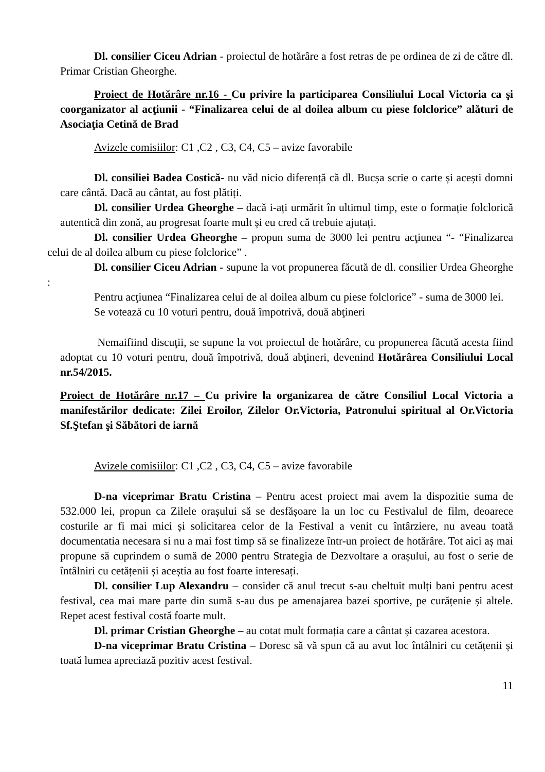Dl. consilier Ciceu Adrian - proiectul de hotărâre a fost retras de pe ordinea de zi de către dl. Primar Cristian Gheorghe.
Proiect de Hotărâre nr.16 - Cu privire la participarea Consiliului Local Victoria ca şi coorganizator al acţiunii - “Finalizarea celui de al doilea album cu piese folclorice” alături de Asociaţia Cetină de Brad
Avizele comisiilor: C1 ,C2 , C3, C4, C5 – avize favorabile
Dl. consiliei Badea Costică- nu văd nicio diferență că dl. Bucșa scrie o carte și acești domni care cântă. Dacă au cântat, au fost plătiți.
Dl. consilier Urdea Gheorghe – dacă i-ați urmărit în ultimul timp, este o formație folclorică autentică din zonă, au progresat foarte mult și eu cred că trebuie ajutați.
Dl. consilier Urdea Gheorghe – propun suma de 3000 lei pentru acţiunea “- “Finalizarea celui de al doilea album cu piese folclorice” .
Dl. consilier Ciceu Adrian - supune la vot propunerea făcută de dl. consilier Urdea Gheorghe :
Pentru acţiunea “Finalizarea celui de al doilea album cu piese folclorice” - suma de 3000 lei.
Se votează cu 10 voturi pentru, două împotrivă, două abţineri
Nemaifiind discuţii, se supune la vot proiectul de hotărâre, cu propunerea făcută acesta fiind adoptat cu 10 voturi pentru, două împotrivă, două abţineri, devenind Hotărârea Consiliului Local nr.54/2015.
Proiect de Hotărâre nr.17 – Cu privire la organizarea de către Consiliul Local Victoria a manifestărilor dedicate: Zilei Eroilor, Zilelor Or.Victoria, Patronului spiritual al Or.Victoria Sf.Ştefan şi Săbători de iarnă
Avizele comisiilor: C1 ,C2 , C3, C4, C5 – avize favorabile
D-na viceprimar Bratu Cristina – Pentru acest proiect mai avem la dispozitie suma de 532.000 lei, propun ca Zilele orașului să se desfășoare la un loc cu Festivalul de film, deoarece costurile ar fi mai mici și solicitarea celor de la Festival a venit cu întârziere, nu aveau toată documentatia necesara si nu a mai fost timp să se finalizeze într-un proiect de hotărâre. Tot aici aș mai propune să cuprindem o sumă de 2000 pentru Strategia de Dezvoltare a orașului, au fost o serie de întâlniri cu cetățenii și aceștia au fost foarte interesați.
Dl. consilier Lup Alexandru – consider că anul trecut s-au cheltuit mulți bani pentru acest festival, cea mai mare parte din sumă s-au dus pe amenajarea bazei sportive, pe curățenie și altele. Repet acest festival costă foarte mult.
Dl. primar Cristian Gheorghe – au cotat mult formația care a cântat și cazarea acestora.
D-na viceprimar Bratu Cristina – Doresc să vă spun că au avut loc întâlniri cu cetățenii și toată lumea apreciază pozitiv acest festival.
11